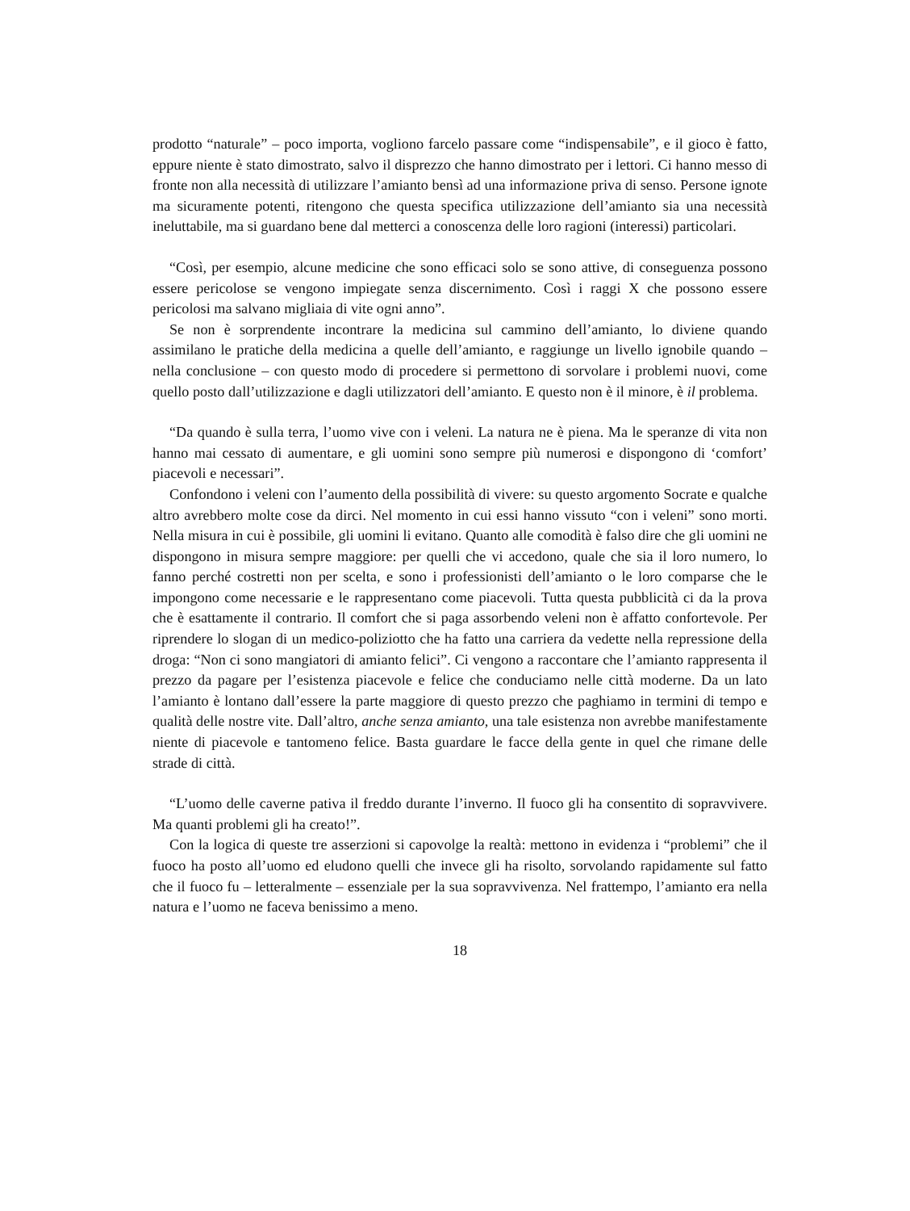prodotto “naturale” – poco importa, vogliono farcelo passare come “indispensabile”, e il gioco è fatto, eppure niente è stato dimostrato, salvo il disprezzo che hanno dimostrato per i lettori. Ci hanno messo di fronte non alla necessità di utilizzare l’amianto bensì ad una informazione priva di senso. Persone ignote ma sicuramente potenti, ritengono che questa specifica utilizzazione dell’amianto sia una necessità ineluttabile, ma si guardano bene dal metterci a conoscenza delle loro ragioni (interessi) particolari.
“Così, per esempio, alcune medicine che sono efficaci solo se sono attive, di conseguenza possono essere pericolose se vengono impiegate senza discernimento. Così i raggi X che possono essere pericolosi ma salvano migliaia di vite ogni anno”.
Se non è sorprendente incontrare la medicina sul cammino dell’amianto, lo diviene quando assimilano le pratiche della medicina a quelle dell’amianto, e raggiunge un livello ignobile quando – nella conclusione – con questo modo di procedere si permettono di sorvolare i problemi nuovi, come quello posto dall’utilizzazione e dagli utilizzatori dell’amianto. E questo non è il minore, è il problema.
“Da quando è sulla terra, l’uomo vive con i veleni. La natura ne è piena. Ma le speranze di vita non hanno mai cessato di aumentare, e gli uomini sono sempre più numerosi e dispongono di ‘comfort’ piacevoli e necessari”.
Confondono i veleni con l’aumento della possibilità di vivere: su questo argomento Socrate e qualche altro avrebbero molte cose da dirci. Nel momento in cui essi hanno vissuto “con i veleni” sono morti. Nella misura in cui è possibile, gli uomini li evitano. Quanto alle comodità è falso dire che gli uomini ne dispongono in misura sempre maggiore: per quelli che vi accedono, quale che sia il loro numero, lo fanno perché costretti non per scelta, e sono i professionisti dell’amianto o le loro comparse che le impongono come necessarie e le rappresentano come piacevoli. Tutta questa pubblicità ci da la prova che è esattamente il contrario. Il comfort che si paga assorbendo veleni non è affatto confortevole. Per riprendere lo slogan di un medico-poliziotto che ha fatto una carriera da vedette nella repressione della droga: “Non ci sono mangiatori di amianto felici”. Ci vengono a raccontare che l’amianto rappresenta il prezzo da pagare per l’esistenza piacevole e felice che conduciamo nelle città moderne. Da un lato l’amianto è lontano dall’essere la parte maggiore di questo prezzo che paghiamo in termini di tempo e qualità delle nostre vite. Dall’altro, anche senza amianto, una tale esistenza non avrebbe manifestamente niente di piacevole e tantomeno felice. Basta guardare le facce della gente in quel che rimane delle strade di città.
“L’uomo delle caverne pativa il freddo durante l’inverno. Il fuoco gli ha consentito di sopravvivere. Ma quanti problemi gli ha creato!”.
Con la logica di queste tre asserzioni si capovolge la realtà: mettono in evidenza i “problemi” che il fuoco ha posto all’uomo ed eludono quelli che invece gli ha risolto, sorvolando rapidamente sul fatto che il fuoco fu – letteralmente – essenziale per la sua sopravvivenza. Nel frattempo, l’amianto era nella natura e l’uomo ne faceva benissimo a meno.
18